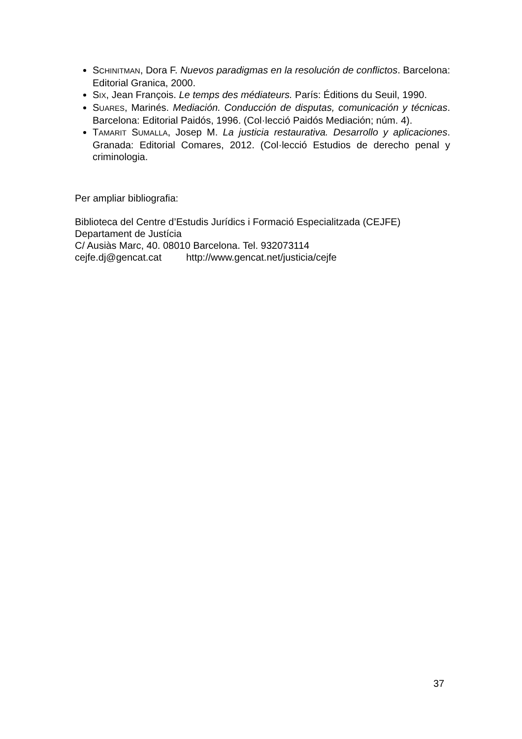SCHINITMAN, Dora F. Nuevos paradigmas en la resolución de conflictos. Barcelona: Editorial Granica, 2000.
SIX, Jean François. Le temps des médiateurs. París: Éditions du Seuil, 1990.
SUARES, Marinés. Mediación. Conducción de disputas, comunicación y técnicas. Barcelona: Editorial Paidós, 1996. (Col·lecció Paidós Mediación; núm. 4).
TAMARIT SUMALLA, Josep M. La justicia restaurativa. Desarrollo y aplicaciones. Granada: Editorial Comares, 2012. (Col·lecció Estudios de derecho penal y criminologia.
Per ampliar bibliografia:
Biblioteca del Centre d’Estudis Jurídics i Formació Especialitzada (CEJFE)
Departament de Justícia
C/ Ausiàs Marc, 40. 08010 Barcelona. Tel. 932073114
cejfe.dj@gencat.cat http://www.gencat.net/justicia/cejfe
37